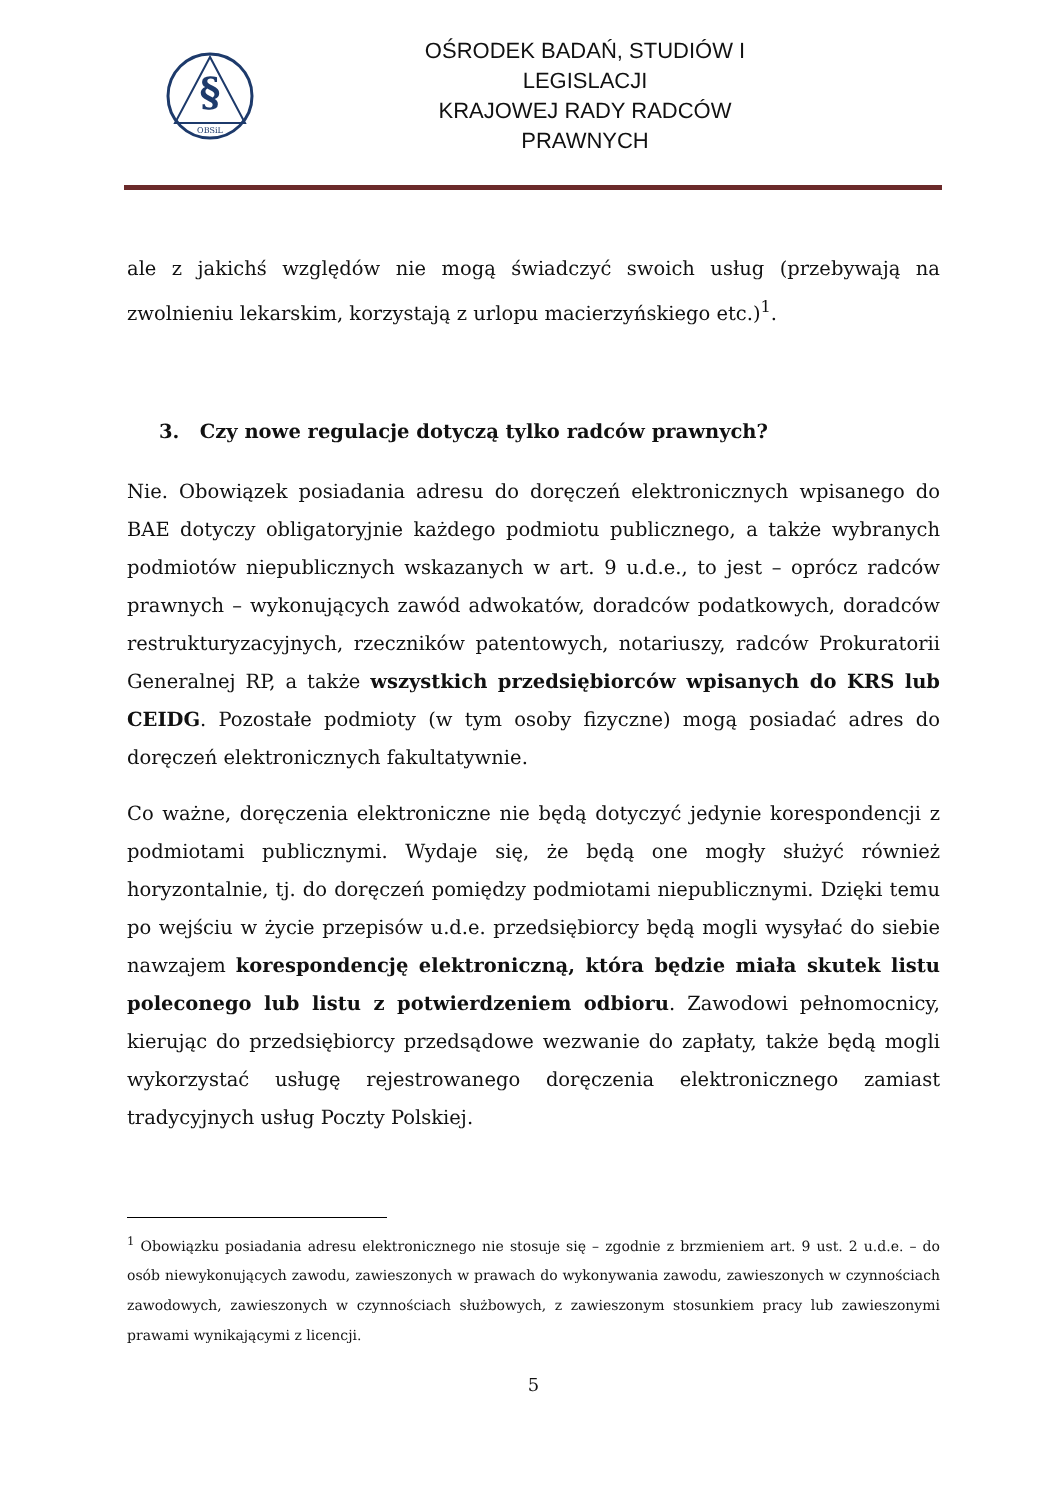§
OBSiL
OŚRODEK BADAŃ, STUDIÓW I LEGISLACJI
KRAJOWEJ RADY RADCÓW PRAWNYCH
ale z jakichś względów nie mogą świadczyć swoich usług (przebywają na zwolnieniu lekarskim, korzystają z urlopu macierzyńskiego etc.)<sup>1</sup>.
3. Czy nowe regulacje dotyczą tylko radców prawnych?
Nie. Obowiązek posiadania adresu do doręczeń elektronicznych wpisanego do BAE dotyczy obligatoryjnie każdego podmiotu publicznego, a także wybranych podmiotów niepublicznych wskazanych w art. 9 u.d.e., to jest – oprócz radców prawnych – wykonujących zawód adwokatów, doradców podatkowych, doradców restrukturyzacyjnych, rzeczników patentowych, notariuszy, radców Prokuratorii Generalnej RP, a także wszystkich przedsiębiorców wpisanych do KRS lub CEIDG. Pozostałe podmioty (w tym osoby fizyczne) mogą posiadać adres do doręczeń elektronicznych fakultatywnie.
Co ważne, doręczenia elektroniczne nie będą dotyczyć jedynie korespondencji z podmiotami publicznymi. Wydaje się, że będą one mogły służyć również horyzontalnie, tj. do doręczeń pomiędzy podmiotami niepublicznymi. Dzięki temu po wejściu w życie przepisów u.d.e. przedsiębiorcy będą mogli wysyłać do siebie nawzajem korespondencję elektroniczną, która będzie miała skutek listu poleconego lub listu z potwierdzeniem odbioru. Zawodowi pełnomocnicy, kierując do przedsiębiorcy przedsądowe wezwanie do zapłaty, także będą mogli wykorzystać usługę rejestrowanego doręczenia elektronicznego zamiast tradycyjnych usług Poczty Polskiej.
<sup>1</sup> Obowiązku posiadania adresu elektronicznego nie stosuje się – zgodnie z brzmieniem art. 9 ust. 2 u.d.e. – do osób niewykonujących zawodu, zawieszonych w prawach do wykonywania zawodu, zawieszonych w czynnościach zawodowych, zawieszonych w czynnościach służbowych, z zawieszonym stosunkiem pracy lub zawieszonymi prawami wynikającymi z licencji.
5